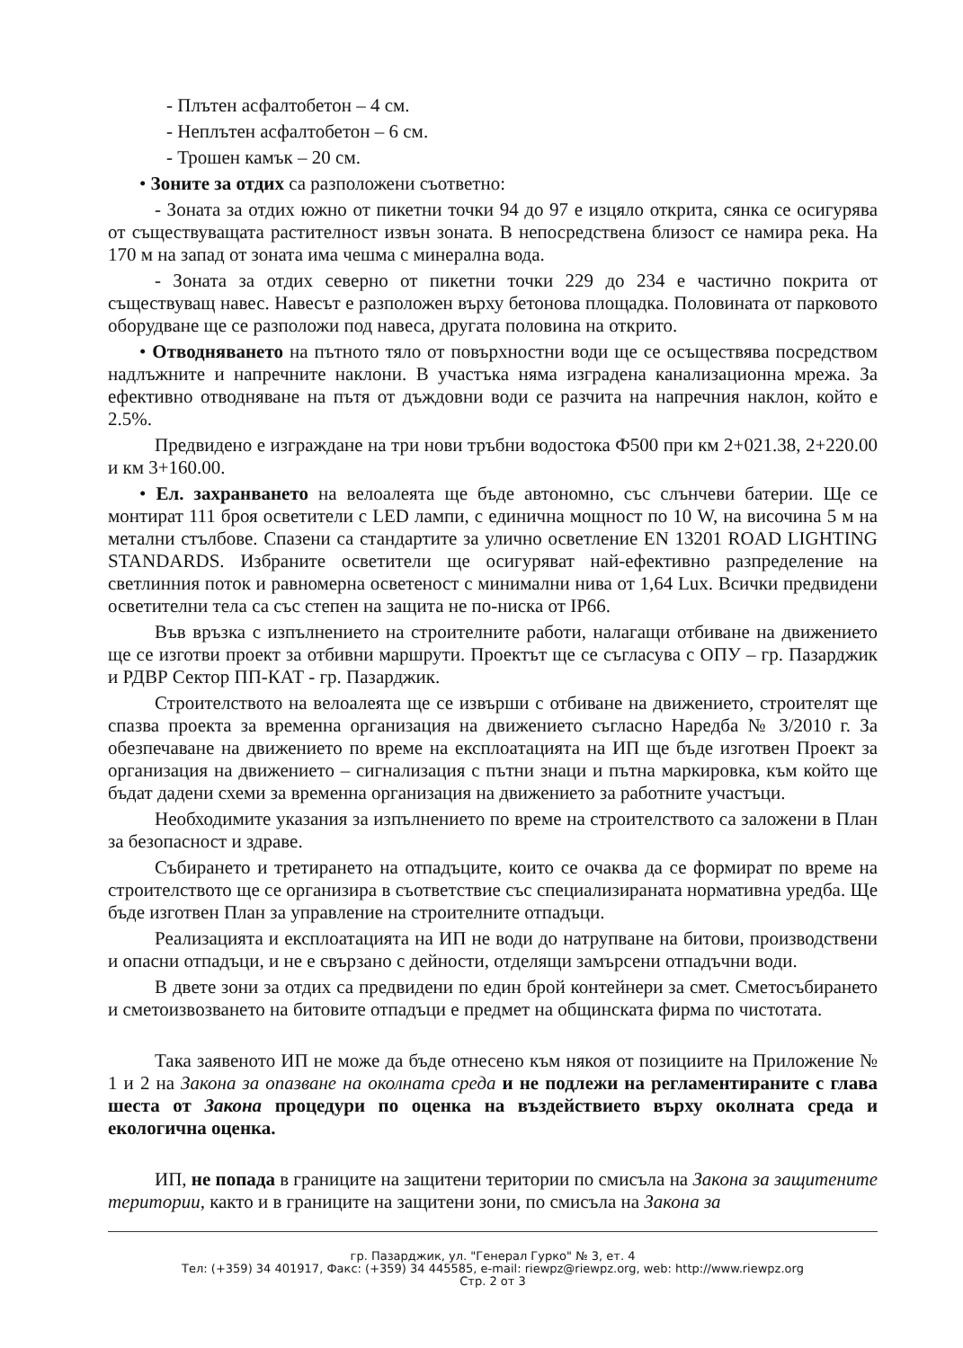- Плътен асфалтобетон – 4 см.
- Неплътен асфалтобетон – 6 см.
- Трошен камък – 20 см.
• Зоните за отдих са разположени съответно:
- Зоната за отдих южно от пикетни точки 94 до 97 е изцяло открита, сянка се осигурява от съществуващата растителност извън зоната. В непосредствена близост се намира река. На 170 м на запад от зоната има чешма с минерална вода.
- Зоната за отдих северно от пикетни точки 229 до 234 е частично покрита от съществуващ навес. Навесът е разположен върху бетонова площадка. Половината от парковото оборудване ще се разположи под навеса, другата половина на открито.
• Отводняването на пътното тяло от повърхностни води ще се осъществява посредством надлъжните и напречните наклони. В участъка няма изградена канализационна мрежа. За ефективно отводняване на пътя от дъждовни води се разчита на напречния наклон, който е 2.5%.
Предвидено е изграждане на три нови тръбни водостока Ф500 при км 2+021.38, 2+220.00 и км 3+160.00.
• Ел. захранването на велоалеята ще бъде автономно, със слънчеви батерии. Ще се монтират 111 броя осветители с LED лампи, с единична мощност по 10 W, на височина 5 м на метални стълбове. Спазени са стандартите за улично осветление EN 13201 ROAD LIGHTING STANDARDS. Избраните осветители ще осигуряват най-ефективно разпределение на светлинния поток и равномерна осветеност с минимални нива от 1,64 Lux. Всички предвидени осветителни тела са със степен на защита не по-ниска от IP66.
Във връзка с изпълнението на строителните работи, налагащи отбиване на движението ще се изготви проект за отбивни маршрути. Проектът ще се съгласува с ОПУ – гр. Пазарджик и РДВР Сектор ПП-КАТ - гр. Пазарджик.
Строителството на велоалеята ще се извърши с отбиване на движението, строителят ще спазва проекта за временна организация на движението съгласно Наредба № 3/2010 г. За обезпечаване на движението по време на експлоатацията на ИП ще бъде изготвен Проект за организация на движението – сигнализация с пътни знаци и пътна маркировка, към който ще бъдат дадени схеми за временна организация на движението за работните участъци.
Необходимите указания за изпълнението по време на строителството са заложени в План за безопасност и здраве.
Събирането и третирането на отпадъците, които се очаква да се формират по време на строителството ще се организира в съответствие със специализираната нормативна уредба. Ще бъде изготвен План за управление на строителните отпадъци.
Реализацията и експлоатацията на ИП не води до натрупване на битови, производствени и опасни отпадъци, и не е свързано с дейности, отделящи замърсени отпадъчни води.
В двете зони за отдих са предвидени по един брой контейнери за смет. Сметосъбирането и сметоизвозването на битовите отпадъци е предмет на общинската фирма по чистотата.
Така заявеното ИП не може да бъде отнесено към някоя от позициите на Приложение № 1 и 2 на Закона за опазване на околната среда и не подлежи на регламентираните с глава шеста от Закона процедури по оценка на въздействието върху околната среда и екологична оценка.
ИП, не попада в границите на защитени територии по смисъла на Закона за защитените територии, както и в границите на защитени зони, по смисъла на Закона за
гр. Пазарджик, ул. "Генерал Гурко" № 3, ет. 4
Тел: (+359) 34 401917, Факс: (+359) 34 445585, e-mail: riewpz@riewpz.org, web: http://www.riewpz.org
Стр. 2 от 3